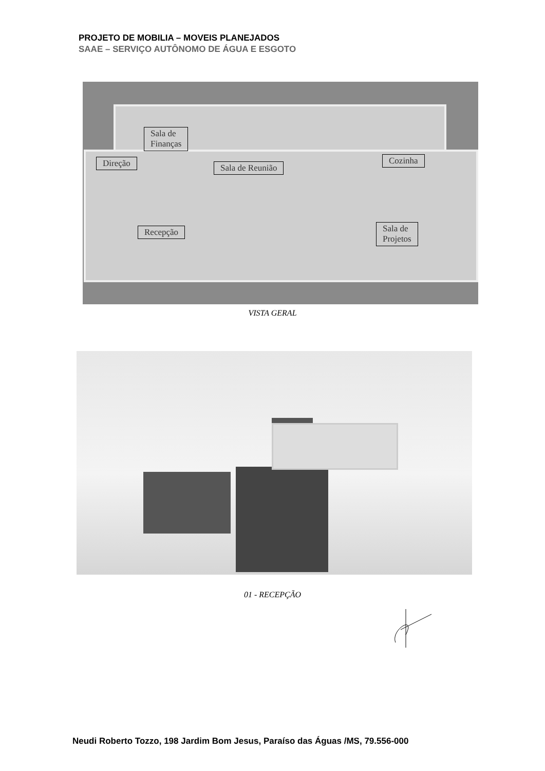PROJETO DE MOBILIA – MOVEIS PLANEJADOS
SAAE – SERVIÇO AUTÔNOMO DE ÁGUA E ESGOTO
Sala de
Finanças
Direção Sala de Reunião
Cozinha
Recepção
Sala de
Projetos
VISTA GERAL
01 - RECEPÇÃO
Neudi Roberto Tozzo, 198 Jardim Bom Jesus, Paraíso das Águas /MS, 79.556-000